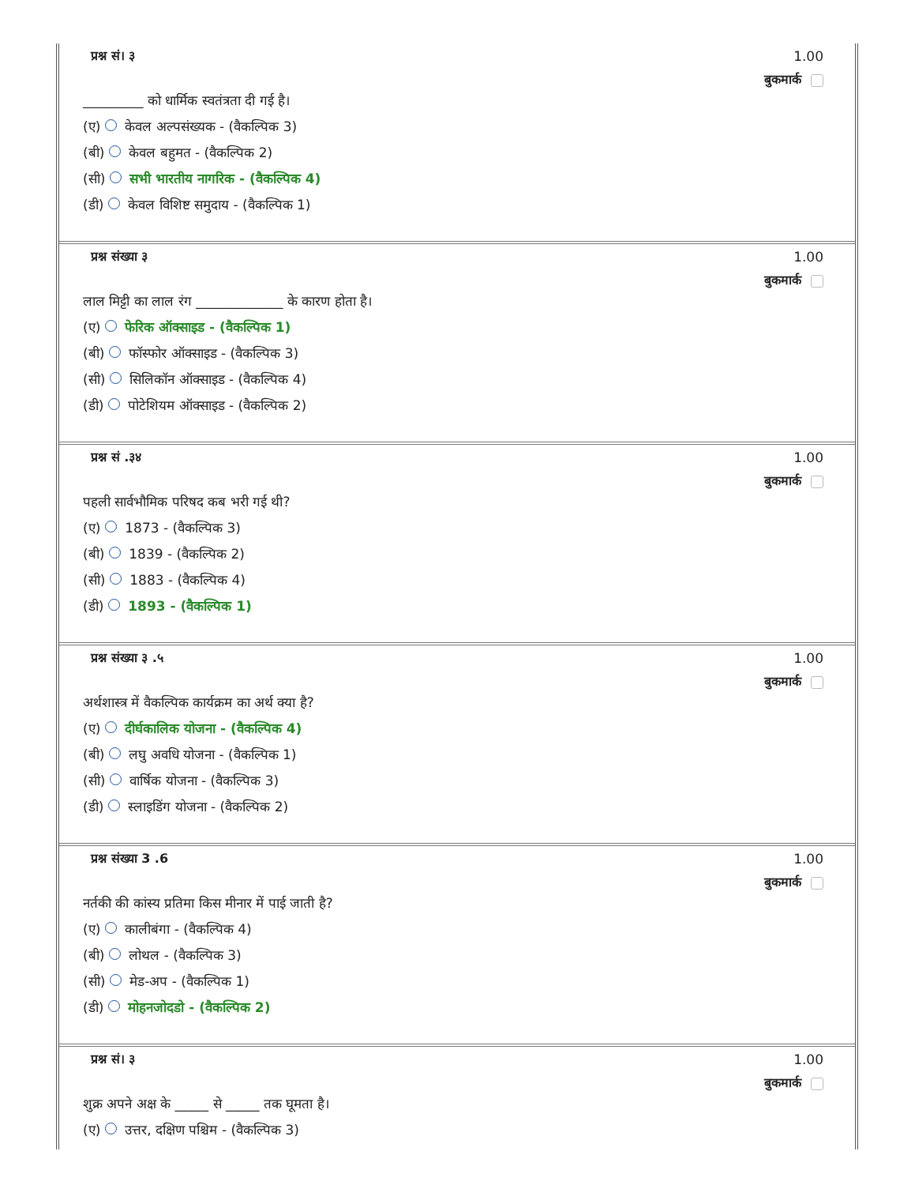प्रश्न सं। ३ 1.00
बुकमार्क
_________ को धार्मिक स्वतंत्रता दी गई है।
(ए) केवल अल्पसंख्यक - (वैकल्पिक 3)
(बी) केवल बहुमत - (वैकल्पिक 2)
(सी) सभी भारतीय नागरिक - (वैकल्पिक 4)
(डी) केवल विशिष्ट समुदाय - (वैकल्पिक 1)
प्रश्न संख्या ३ 1.00
बुकमार्क
लाल मिट्टी का लाल रंग _____________ के कारण होता है।
(ए) फेरिक ऑक्साइड - (वैकल्पिक 1)
(बी) फॉस्फोर ऑक्साइड - (वैकल्पिक 3)
(सी) सिलिकॉन ऑक्साइड - (वैकल्पिक 4)
(डी) पोटेशियम ऑक्साइड - (वैकल्पिक 2)
प्रश्न सं .३४ 1.00
बुकमार्क
पहली सार्वभौमिक परिषद कब भरी गई थी?
(ए) 1873 - (वैकल्पिक 3)
(बी) 1839 - (वैकल्पिक 2)
(सी) 1883 - (वैकल्पिक 4)
(डी) 1893 - (वैकल्पिक 1)
प्रश्न संख्या ३ .५ 1.00
बुकमार्क
अर्थशास्त्र में वैकल्पिक कार्यक्रम का अर्थ क्या है?
(ए) दीर्घकालिक योजना - (वैकल्पिक 4)
(बी) लघु अवधि योजना - (वैकल्पिक 1)
(सी) वार्षिक योजना - (वैकल्पिक 3)
(डी) स्लाइडिंग योजना - (वैकल्पिक 2)
प्रश्न संख्या 3 .6 1.00
बुकमार्क
नर्तकी की कांस्य प्रतिमा किस मीनार में पाई जाती है?
(ए) कालीबंगा - (वैकल्पिक 4)
(बी) लोथल - (वैकल्पिक 3)
(सी) मेड-अप - (वैकल्पिक 1)
(डी) मोहनजोदडो - (वैकल्पिक 2)
प्रश्न सं। ३ 1.00
बुकमार्क
शुक्र अपने अक्ष के _____ से _____ तक घूमता है।
(ए) उत्तर, दक्षिण पश्चिम - (वैकल्पिक 3)